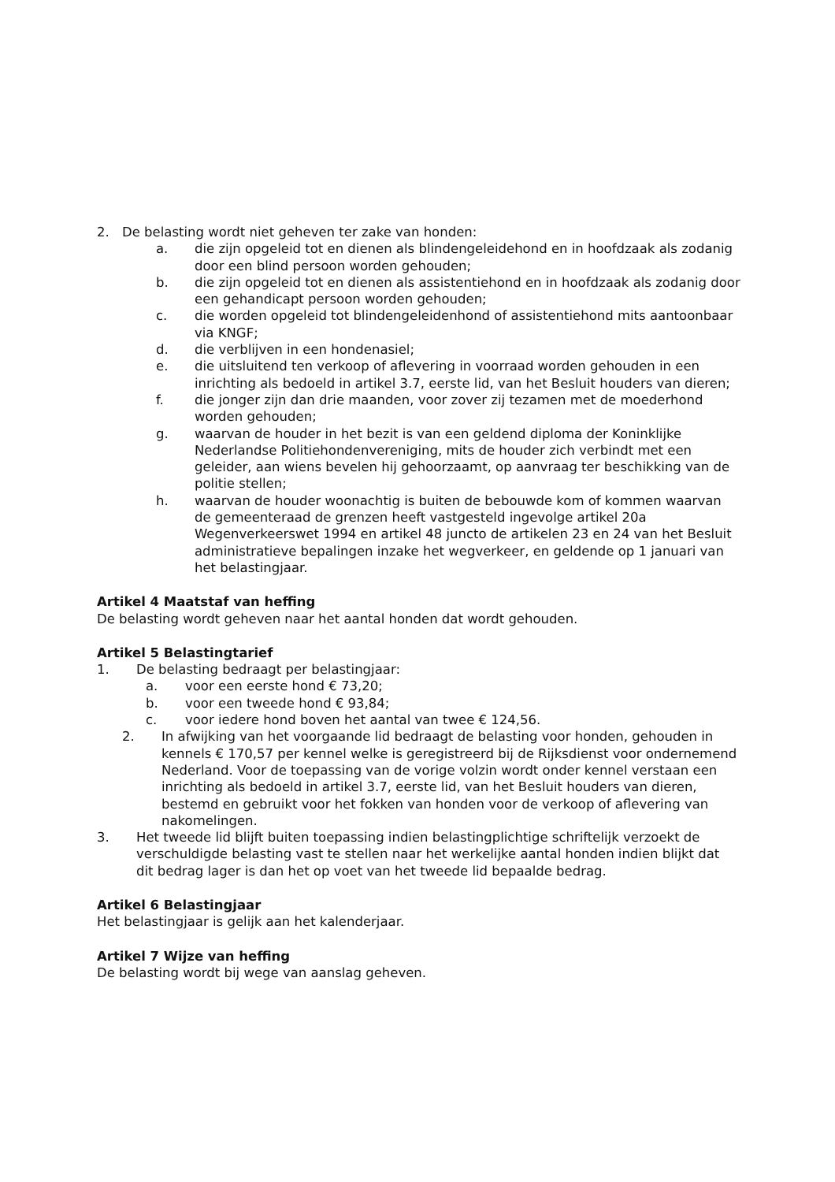2. De belasting wordt niet geheven ter zake van honden:
a. die zijn opgeleid tot en dienen als blindengeleidehond en in hoofdzaak als zodanig door een blind persoon worden gehouden;
b. die zijn opgeleid tot en dienen als assistentiehond en in hoofdzaak als zodanig door een gehandicapt persoon worden gehouden;
c. die worden opgeleid tot blindengeleidenhond of assistentiehond mits aantoonbaar via KNGF;
d. die verblijven in een hondenasiel;
e. die uitsluitend ten verkoop of aflevering in voorraad worden gehouden in een inrichting als bedoeld in artikel 3.7, eerste lid, van het Besluit houders van dieren;
f. die jonger zijn dan drie maanden, voor zover zij tezamen met de moederhond worden gehouden;
g. waarvan de houder in het bezit is van een geldend diploma der Koninklijke Nederlandse Politiehondenvereniging, mits de houder zich verbindt met een geleider, aan wiens bevelen hij gehoorzaamt, op aanvraag ter beschikking van de politie stellen;
h. waarvan de houder woonachtig is buiten de bebouwde kom of kommen waarvan de gemeenteraad de grenzen heeft vastgesteld ingevolge artikel 20a Wegenverkeerswet 1994 en artikel 48 juncto de artikelen 23 en 24 van het Besluit administratieve bepalingen inzake het wegverkeer, en geldende op 1 januari van het belastingjaar.
Artikel 4 Maatstaf van heffing
De belasting wordt geheven naar het aantal honden dat wordt gehouden.
Artikel 5 Belastingtarief
1. De belasting bedraagt per belastingjaar:
a. voor een eerste hond € 73,20;
b. voor een tweede hond € 93,84;
c. voor iedere hond boven het aantal van twee € 124,56.
2. In afwijking van het voorgaande lid bedraagt de belasting voor honden, gehouden in kennels € 170,57 per kennel welke is geregistreerd bij de Rijksdienst voor ondernemend Nederland. Voor de toepassing van de vorige volzin wordt onder kennel verstaan een inrichting als bedoeld in artikel 3.7, eerste lid, van het Besluit houders van dieren, bestemd en gebruikt voor het fokken van honden voor de verkoop of aflevering van nakomelingen.
3. Het tweede lid blijft buiten toepassing indien belastingplichtige schriftelijk verzoekt de verschuldigde belasting vast te stellen naar het werkelijke aantal honden indien blijkt dat dit bedrag lager is dan het op voet van het tweede lid bepaalde bedrag.
Artikel 6 Belastingjaar
Het belastingjaar is gelijk aan het kalenderjaar.
Artikel 7 Wijze van heffing
De belasting wordt bij wege van aanslag geheven.